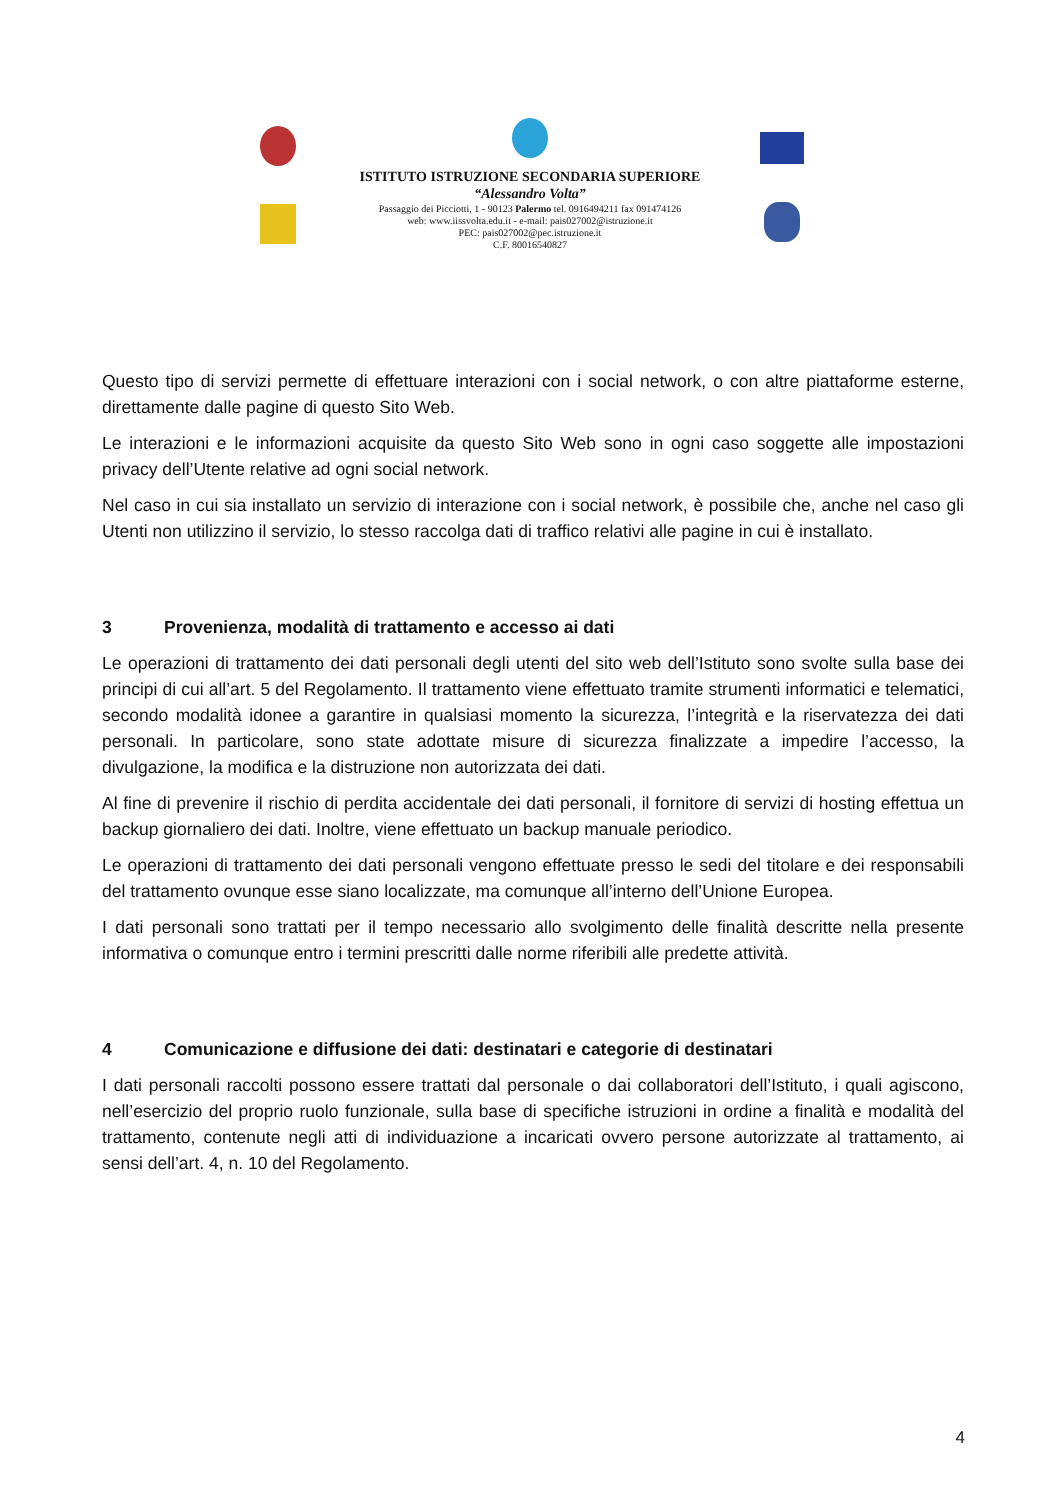ISTITUTO ISTRUZIONE SECONDARIA SUPERIORE
“Alessandro Volta”
Passaggio dei Picciotti, 1 - 90123 Palermo tel. 0916494211 fax 091474126
web: www.iissvolta.edu.it - e-mail: pais027002@istruzione.it
PEC: pais027002@pec.istruzione.it
C.F. 80016540827
Questo tipo di servizi permette di effettuare interazioni con i social network, o con altre piattaforme esterne, direttamente dalle pagine di questo Sito Web.
Le interazioni e le informazioni acquisite da questo Sito Web sono in ogni caso soggette alle impostazioni privacy dell’Utente relative ad ogni social network.
Nel caso in cui sia installato un servizio di interazione con i social network, è possibile che, anche nel caso gli Utenti non utilizzino il servizio, lo stesso raccolga dati di traffico relativi alle pagine in cui è installato.
3 Provenienza, modalità di trattamento e accesso ai dati
Le operazioni di trattamento dei dati personali degli utenti del sito web dell’Istituto sono svolte sulla base dei principi di cui all’art. 5 del Regolamento. Il trattamento viene effettuato tramite strumenti informatici e telematici, secondo modalità idonee a garantire in qualsiasi momento la sicurezza, l’integrità e la riservatezza dei dati personali. In particolare, sono state adottate misure di sicurezza finalizzate a impedire l’accesso, la divulgazione, la modifica e la distruzione non autorizzata dei dati.
Al fine di prevenire il rischio di perdita accidentale dei dati personali, il fornitore di servizi di hosting effettua un backup giornaliero dei dati. Inoltre, viene effettuato un backup manuale periodico.
Le operazioni di trattamento dei dati personali vengono effettuate presso le sedi del titolare e dei responsabili del trattamento ovunque esse siano localizzate, ma comunque all’interno dell’Unione Europea.
I dati personali sono trattati per il tempo necessario allo svolgimento delle finalità descritte nella presente informativa o comunque entro i termini prescritti dalle norme riferibili alle predette attività.
4 Comunicazione e diffusione dei dati: destinatari e categorie di destinatari
I dati personali raccolti possono essere trattati dal personale o dai collaboratori dell’Istituto, i quali agiscono, nell’esercizio del proprio ruolo funzionale, sulla base di specifiche istruzioni in ordine a finalità e modalità del trattamento, contenute negli atti di individuazione a incaricati ovvero persone autorizzate al trattamento, ai sensi dell’art. 4, n. 10 del Regolamento.
4